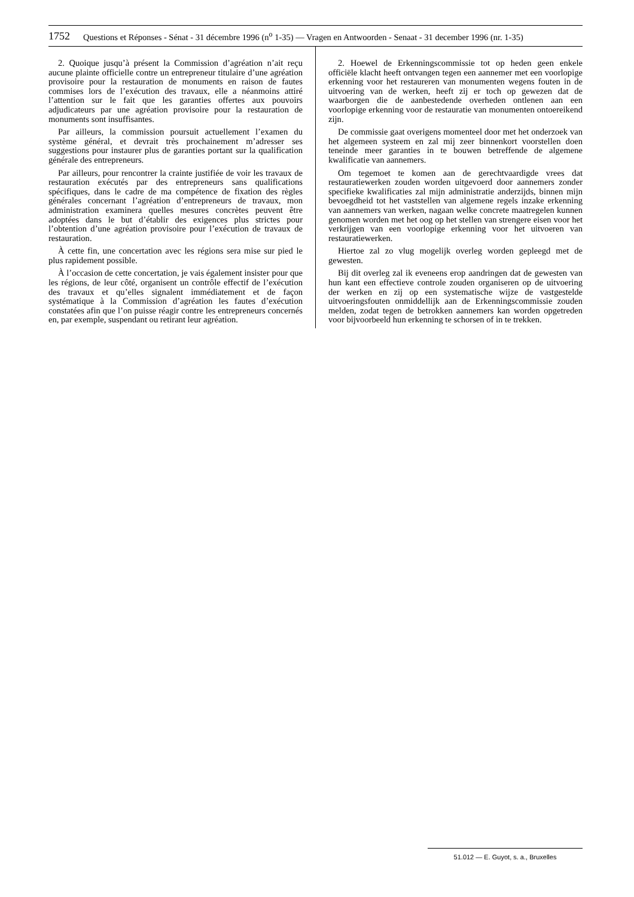1752 Questions et Réponses - Sénat - 31 décembre 1996 (n<sup>o</sup> 1-35) — Vragen en Antwoorden - Senaat - 31 december 1996 (nr. 1-35)
2. Quoique jusqu’à présent la Commission d’agréation n’ait reçu aucune plainte officielle contre un entrepreneur titulaire d’une agréation provisoire pour la restauration de monuments en raison de fautes commises lors de l’exécution des travaux, elle a néanmoins attiré l’attention sur le fait que les garanties offertes aux pouvoirs adjudicateurs par une agréation provisoire pour la restauration de monuments sont insuffisantes.
Par ailleurs, la commission poursuit actuellement l’examen du système général, et devrait très prochainement m’adresser ses suggestions pour instaurer plus de garanties portant sur la qualification générale des entrepreneurs.
Par ailleurs, pour rencontrer la crainte justifiée de voir les travaux de restauration exécutés par des entrepreneurs sans qualifications spécifiques, dans le cadre de ma compétence de fixation des règles générales concernant l’agréation d’entrepreneurs de travaux, mon administration examinera quelles mesures concrètes peuvent être adoptées dans le but d’établir des exigences plus strictes pour l’obtention d’une agréation provisoire pour l’exécution de travaux de restauration.
À cette fin, une concertation avec les régions sera mise sur pied le plus rapidement possible.
À l’occasion de cette concertation, je vais également insister pour que les régions, de leur côté, organisent un contrôle effectif de l’exécution des travaux et qu’elles signalent immédiatement et de façon systématique à la Commission d’agréation les fautes d’exécution constatées afin que l’on puisse réagir contre les entrepreneurs concernés en, par exemple, suspendant ou retirant leur agréation.
2. Hoewel de Erkenningscommissie tot op heden geen enkele officiële klacht heeft ontvangen tegen een aannemer met een voorlopige erkenning voor het restaureren van monumenten wegens fouten in de uitvoering van de werken, heeft zij er toch op gewezen dat de waarborgen die de aanbestedende overheden ontlenen aan een voorlopige erkenning voor de restauratie van monumenten ontoereikend zijn.
De commissie gaat overigens momenteel door met het onderzoek van het algemeen systeem en zal mij zeer binnenkort voorstellen doen teneinde meer garanties in te bouwen betreffende de algemene kwalificatie van aannemers.
Om tegemoet te komen aan de gerechtvaardigde vrees dat restauratiewerken zouden worden uitgevoerd door aannemers zonder specifieke kwalificaties zal mijn administratie anderzijds, binnen mijn bevoegdheid tot het vaststellen van algemene regels inzake erkenning van aannemers van werken, nagaan welke concrete maatregelen kunnen genomen worden met het oog op het stellen van strengere eisen voor het verkrijgen van een voorlopige erkenning voor het uitvoeren van restauratiewerken.
Hiertoe zal zo vlug mogelijk overleg worden gepleegd met de gewesten.
Bij dit overleg zal ik eveneens erop aandringen dat de gewesten van hun kant een effectieve controle zouden organiseren op de uitvoering der werken en zij op een systematische wijze de vastgestelde uitvoeringsfouten onmiddellijk aan de Erkenningscommissie zouden melden, zodat tegen de betrokken aannemers kan worden opgetreden voor bijvoorbeeld hun erkenning te schorsen of in te trekken.
51.012 — E. Guyot, s. a., Bruxelles